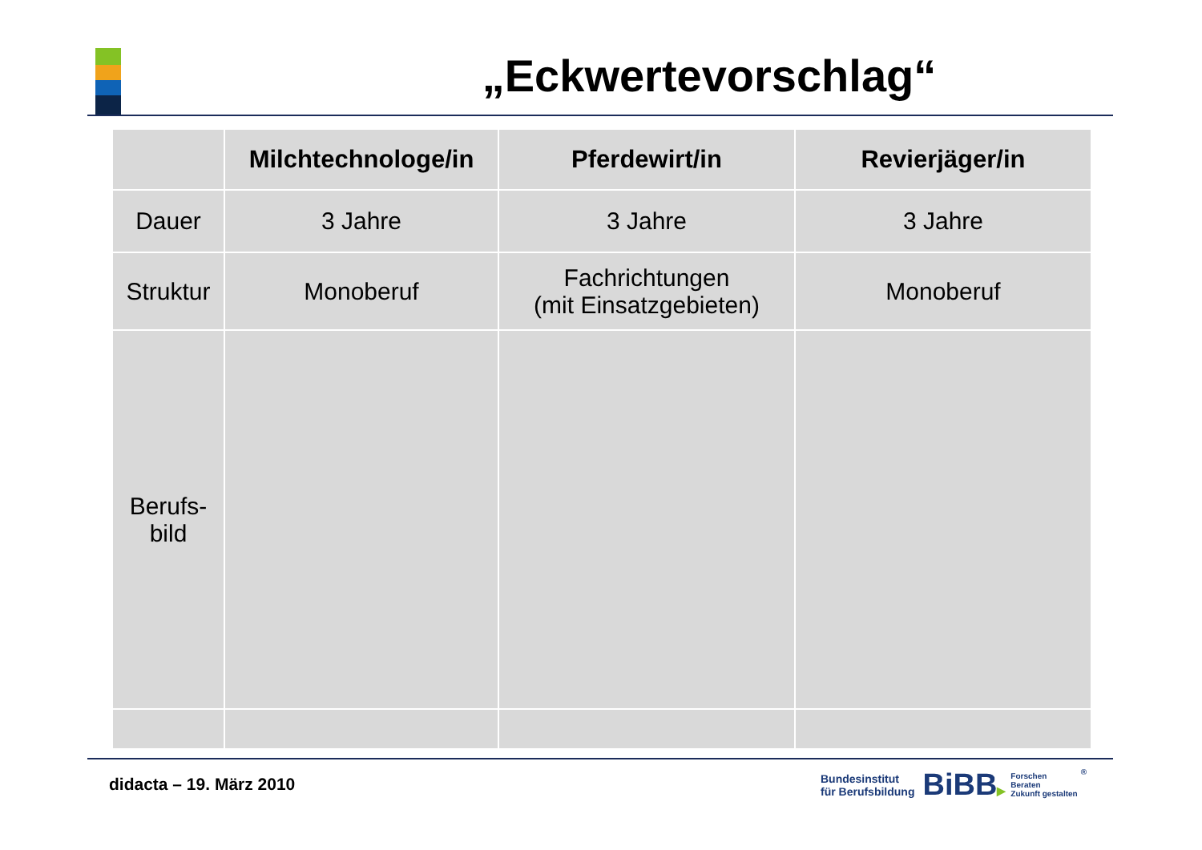„Eckwertevorschlag“
| | Milchtechnologe/in | Pferdewirt/in | Revierjäger/in |
| --- | --- | --- | --- |
| Dauer | 3 Jahre | 3 Jahre | 3 Jahre |
| Struktur | Monoberuf | Fachrichtungen (mit Einsatzgebieten) | Monoberuf |
| Berufs- bild | | | |
didacta – 19. März 2010
Bundesinstitut
für Berufsbildung
BiBB▶
Forschen
Beraten
Zukunft gestalten
®